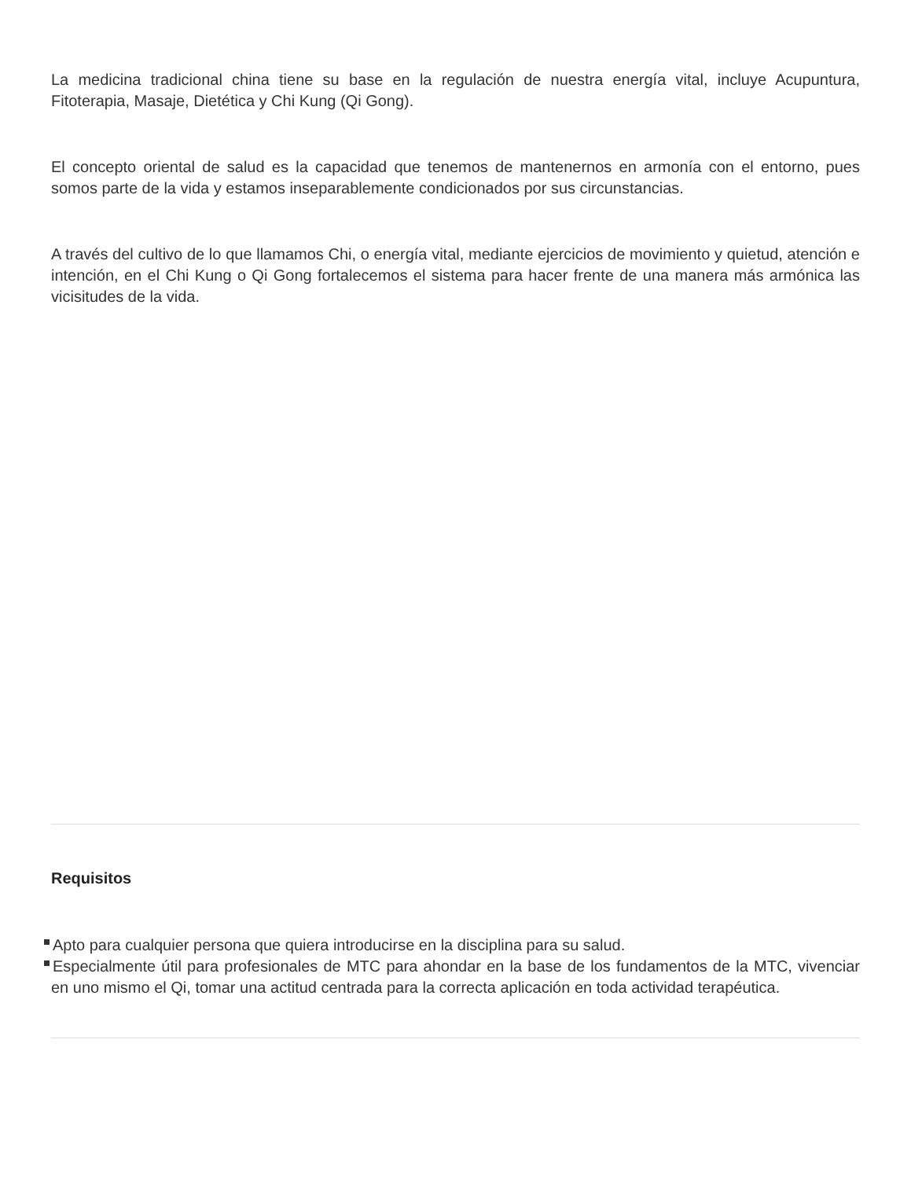La medicina tradicional china tiene su base en la regulación de nuestra energía vital, incluye Acupuntura, Fitoterapia, Masaje, Dietética y Chi Kung (Qi Gong).
El concepto oriental de salud es la capacidad que tenemos de mantenernos en armonía con el entorno, pues somos parte de la vida y estamos inseparablemente condicionados por sus circunstancias.
A través del cultivo de lo que llamamos Chi, o energía vital, mediante ejercicios de movimiento y quietud, atención e intención, en el Chi Kung o Qi Gong fortalecemos el sistema para hacer frente de una manera más armónica las vicisitudes de la vida.
Requisitos
Apto para cualquier persona que quiera introducirse en la disciplina para su salud.
Especialmente útil para profesionales de MTC para ahondar en la base de los fundamentos de la MTC, vivenciar en uno mismo el Qi, tomar una actitud centrada para la correcta aplicación en toda actividad terapéutica.